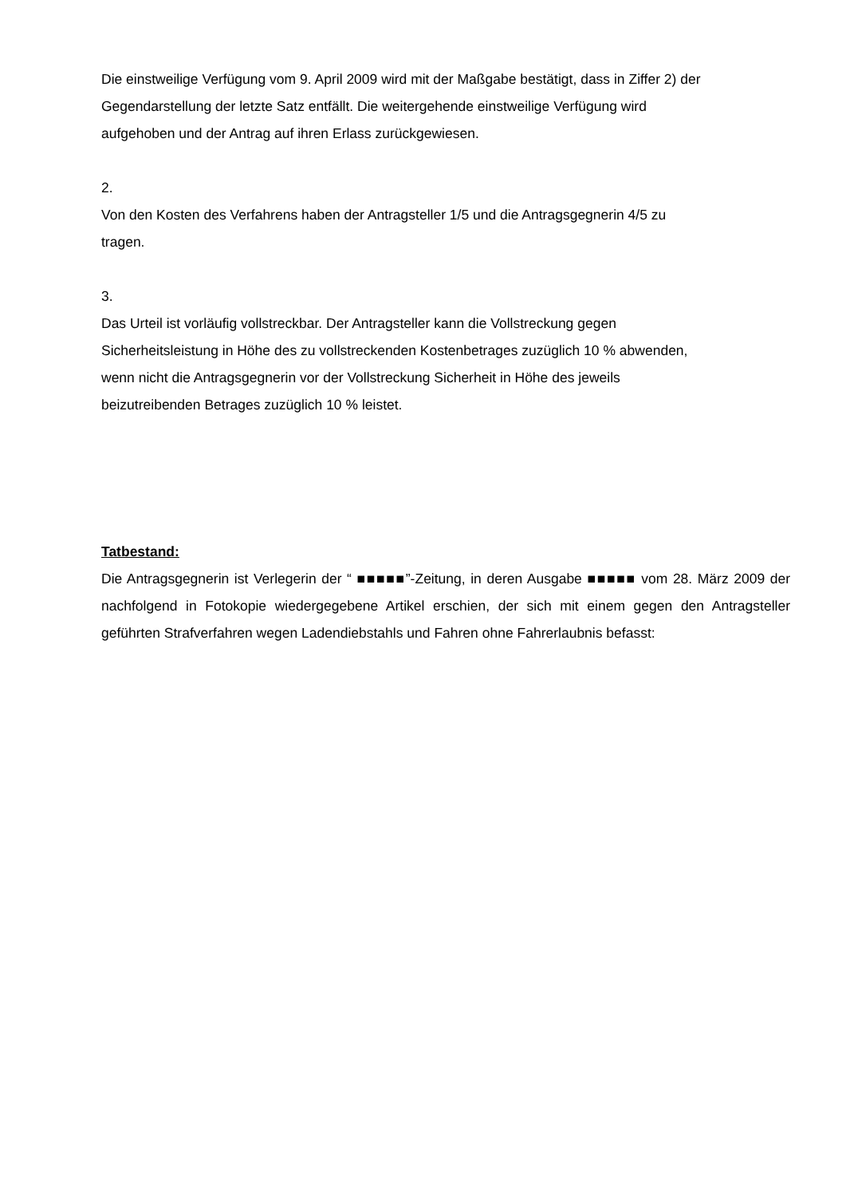Die einstweilige Verfügung vom 9. April 2009 wird mit der Maßgabe bestätigt, dass in Ziffer 2) der
Gegendarstellung der letzte Satz entfällt. Die weitergehende einstweilige Verfügung wird
aufgehoben und der Antrag auf ihren Erlass zurückgewiesen.
2.
Von den Kosten des Verfahrens haben der Antragsteller 1/5 und die Antragsgegnerin 4/5 zu
tragen.
3.
Das Urteil ist vorläufig vollstreckbar. Der Antragsteller kann die Vollstreckung gegen
Sicherheitsleistung in Höhe des zu vollstreckenden Kostenbetrages zuzüglich 10 % abwenden,
wenn nicht die Antragsgegnerin vor der Vollstreckung Sicherheit in Höhe des jeweils
beizutreibenden Betrages zuzüglich 10 % leistet.
Tatbestand:
Die Antragsgegnerin ist Verlegerin der “ ■■■■■”-Zeitung, in deren Ausgabe ■■■■■ vom 28. März 2009 der nachfolgend in Fotokopie wiedergegebene Artikel erschien, der sich mit einem gegen den Antragsteller geführten Strafverfahren wegen Ladendiebstahls und Fahren ohne Fahrerlaubnis befasst: